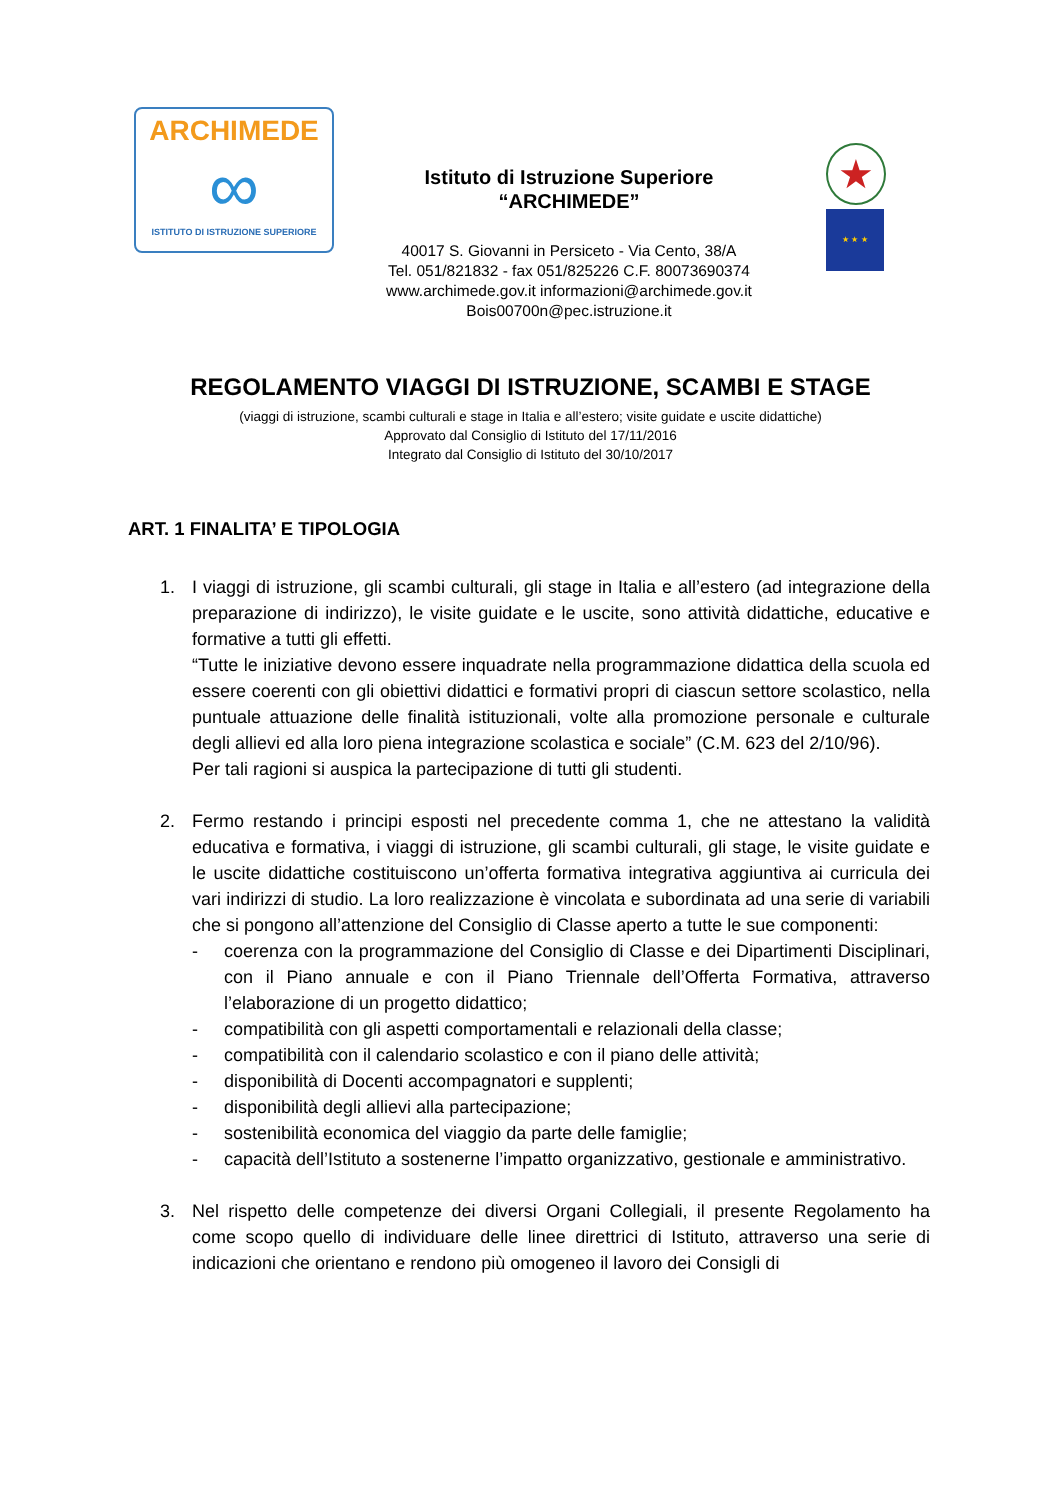ARCHIMEDE
∞
ISTITUTO DI ISTRUZIONE SUPERIORE
Istituto di Istruzione Superiore
“ARCHIMEDE”
40017 S. Giovanni in Persiceto - Via Cento, 38/A
Tel. 051/821832 - fax 051/825226 C.F. 80073690374
www.archimede.gov.it informazioni@archimede.gov.it
Bois00700n@pec.istruzione.it
★
★ ★ ★
REGOLAMENTO VIAGGI DI ISTRUZIONE, SCAMBI E STAGE
(viaggi di istruzione, scambi culturali e stage in Italia e all’estero; visite guidate e uscite didattiche)
Approvato dal Consiglio di Istituto del 17/11/2016
Integrato dal Consiglio di Istituto del 30/10/2017
ART. 1 FINALITA’ E TIPOLOGIA
1. I viaggi di istruzione, gli scambi culturali, gli stage in Italia e all’estero (ad integrazione della preparazione di indirizzo), le visite guidate e le uscite, sono attività didattiche, educative e formative a tutti gli effetti.
“Tutte le iniziative devono essere inquadrate nella programmazione didattica della scuola ed essere coerenti con gli obiettivi didattici e formativi propri di ciascun settore scolastico, nella puntuale attuazione delle finalità istituzionali, volte alla promozione personale e culturale degli allievi ed alla loro piena integrazione scolastica e sociale” (C.M. 623 del 2/10/96).
Per tali ragioni si auspica la partecipazione di tutti gli studenti.
2. Fermo restando i principi esposti nel precedente comma 1, che ne attestano la validità educativa e formativa, i viaggi di istruzione, gli scambi culturali, gli stage, le visite guidate e le uscite didattiche costituiscono un’offerta formativa integrativa aggiuntiva ai curricula dei vari indirizzi di studio. La loro realizzazione è vincolata e subordinata ad una serie di variabili che si pongono all’attenzione del Consiglio di Classe aperto a tutte le sue componenti:
- coerenza con la programmazione del Consiglio di Classe e dei Dipartimenti Disciplinari, con il Piano annuale e con il Piano Triennale dell’Offerta Formativa, attraverso l’elaborazione di un progetto didattico;
- compatibilità con gli aspetti comportamentali e relazionali della classe;
- compatibilità con il calendario scolastico e con il piano delle attività;
- disponibilità di Docenti accompagnatori e supplenti;
- disponibilità degli allievi alla partecipazione;
- sostenibilità economica del viaggio da parte delle famiglie;
- capacità dell’Istituto a sostenerne l’impatto organizzativo, gestionale e amministrativo.
3. Nel rispetto delle competenze dei diversi Organi Collegiali, il presente Regolamento ha come scopo quello di individuare delle linee direttrici di Istituto, attraverso una serie di indicazioni che orientano e rendono più omogeneo il lavoro dei Consigli di